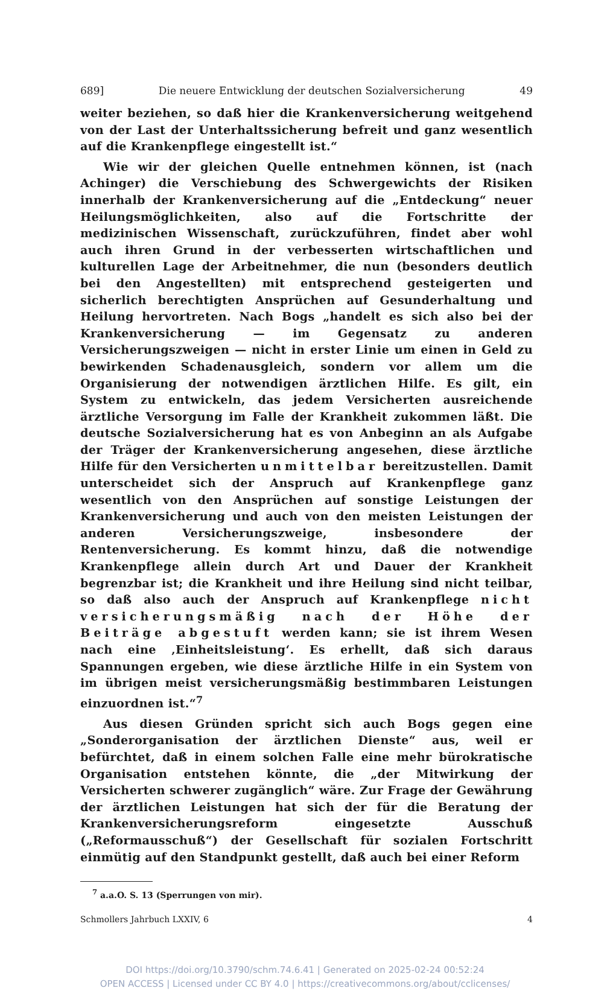689] Die neuere Entwicklung der deutschen Sozialversicherung 49
weiter beziehen, so daß hier die Krankenversicherung weitgehend von der Last der Unterhaltssicherung befreit und ganz wesentlich auf die Krankenpflege eingestellt ist.“
Wie wir der gleichen Quelle entnehmen können, ist (nach Achinger) die Verschiebung des Schwergewichts der Risiken innerhalb der Krankenversicherung auf die „Entdeckung“ neuer Heilungsmöglichkeiten, also auf die Fortschritte der medizinischen Wissenschaft, zurückzuführen, findet aber wohl auch ihren Grund in der verbesserten wirtschaftlichen und kulturellen Lage der Arbeitnehmer, die nun (besonders deutlich bei den Angestellten) mit entsprechend gesteigerten und sicherlich berechtigten Ansprüchen auf Gesunderhaltung und Heilung hervortreten. Nach Bogs „handelt es sich also bei der Krankenversicherung — im Gegensatz zu anderen Versicherungszweigen — nicht in erster Linie um einen in Geld zu bewirkenden Schadenausgleich, sondern vor allem um die Organisierung der notwendigen ärztlichen Hilfe. Es gilt, ein System zu entwickeln, das jedem Versicherten ausreichende ärztliche Versorgung im Falle der Krankheit zukommen läßt. Die deutsche Sozialversicherung hat es von Anbeginn an als Aufgabe der Träger der Krankenversicherung angesehen, diese ärztliche Hilfe für den Versicherten unmittelbar bereitzustellen. Damit unterscheidet sich der Anspruch auf Krankenpflege ganz wesentlich von den Ansprüchen auf sonstige Leistungen der Krankenversicherung und auch von den meisten Leistungen der anderen Versicherungszweige, insbesondere der Rentenversicherung. Es kommt hinzu, daß die notwendige Krankenpflege allein durch Art und Dauer der Krankheit begrenzbar ist; die Krankheit und ihre Heilung sind nicht teilbar, so daß also auch der Anspruch auf Krankenpflege nicht versicherungsmäßig nach der Höhe der Beiträge abgestuft werden kann; sie ist ihrem Wesen nach eine ‚Einheitsleistung‘. Es erhellt, daß sich daraus Spannungen ergeben, wie diese ärztliche Hilfe in ein System von im übrigen meist versicherungsmäßig bestimmbaren Leistungen einzuordnen ist.“<sup>7</sup>
Aus diesen Gründen spricht sich auch Bogs gegen eine „Sonderorganisation der ärztlichen Dienste“ aus, weil er befürchtet, daß in einem solchen Falle eine mehr bürokratische Organisation entstehen könnte, die „der Mitwirkung der Versicherten schwerer zugänglich“ wäre. Zur Frage der Gewährung der ärztlichen Leistungen hat sich der für die Beratung der Krankenversicherungsreform eingesetzte Ausschuß („Reformausschuß“) der Gesellschaft für sozialen Fortschritt einmütig auf den Standpunkt gestellt, daß auch bei einer Reform
<sup>7</sup> a.a.O. S. 13 (Sperrungen von mir).
Schmollers Jahrbuch LXXIV, 6 4
DOI https://doi.org/10.3790/schm.74.6.41 | Generated on 2025-02-24 00:52:24
OPEN ACCESS | Licensed under CC BY 4.0 | https://creativecommons.org/about/cclicenses/